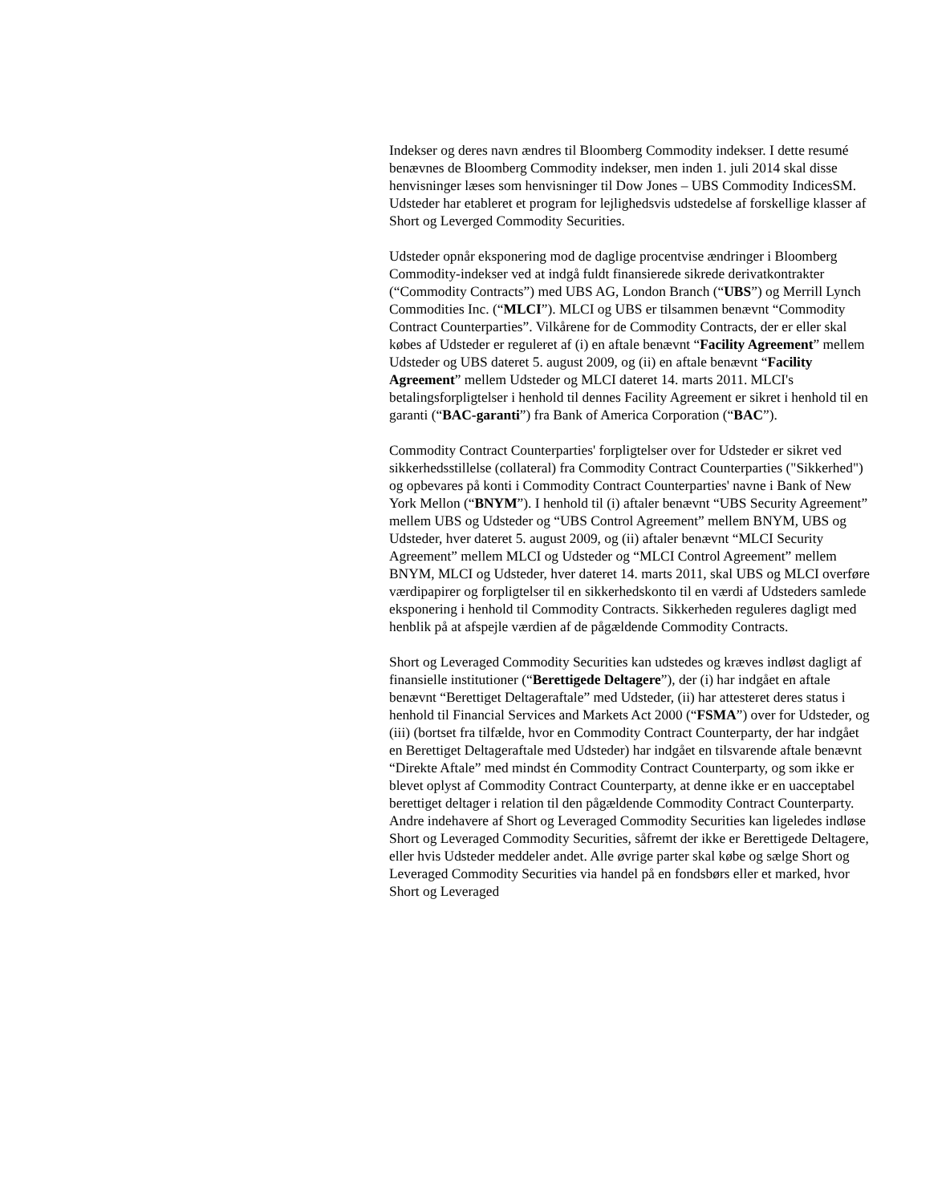Indekser og deres navn ændres til Bloomberg Commodity indekser. I dette resumé benævnes de Bloomberg Commodity indekser, men inden 1. juli 2014 skal disse henvisninger læses som henvisninger til Dow Jones – UBS Commodity IndicesSM. Udsteder har etableret et program for lejlighedsvis udstedelse af forskellige klasser af Short og Leverged Commodity Securities.
Udsteder opnår eksponering mod de daglige procentvise ændringer i Bloomberg Commodity-indekser ved at indgå fuldt finansierede sikrede derivatkontrakter (“Commodity Contracts”) med UBS AG, London Branch (“UBS”) og Merrill Lynch Commodities Inc. (“MLCI”). MLCI og UBS er tilsammen benævnt “Commodity Contract Counterparties”. Vilkårene for de Commodity Contracts, der er eller skal købes af Udsteder er reguleret af (i) en aftale benævnt “Facility Agreement” mellem Udsteder og UBS dateret 5. august 2009, og (ii) en aftale benævnt “Facility Agreement” mellem Udsteder og MLCI dateret 14. marts 2011. MLCI's betalingsforpligtelser i henhold til dennes Facility Agreement er sikret i henhold til en garanti (“BAC-garanti”) fra Bank of America Corporation (“BAC”).
Commodity Contract Counterparties' forpligtelser over for Udsteder er sikret ved sikkerhedsstillelse (collateral) fra Commodity Contract Counterparties ("Sikkerhed") og opbevares på konti i Commodity Contract Counterparties' navne i Bank of New York Mellon (“BNYM”). I henhold til (i) aftaler benævnt “UBS Security Agreement” mellem UBS og Udsteder og “UBS Control Agreement” mellem BNYM, UBS og Udsteder, hver dateret 5. august 2009, og (ii) aftaler benævnt “MLCI Security Agreement” mellem MLCI og Udsteder og “MLCI Control Agreement” mellem BNYM, MLCI og Udsteder, hver dateret 14. marts 2011, skal UBS og MLCI overføre værdipapirer og forpligtelser til en sikkerhedskonto til en værdi af Udsteders samlede eksponering i henhold til Commodity Contracts. Sikkerheden reguleres dagligt med henblik på at afspejle værdien af de pågældende Commodity Contracts.
Short og Leveraged Commodity Securities kan udstedes og kræves indløst dagligt af finansielle institutioner (“Berettigede Deltagere”), der (i) har indgået en aftale benævnt “Berettiget Deltageraftale” med Udsteder, (ii) har attesteret deres status i henhold til Financial Services and Markets Act 2000 (“FSMA”) over for Udsteder, og (iii) (bortset fra tilfælde, hvor en Commodity Contract Counterparty, der har indgået en Berettiget Deltageraftale med Udsteder) har indgået en tilsvarende aftale benævnt “Direkte Aftale” med mindst én Commodity Contract Counterparty, og som ikke er blevet oplyst af Commodity Contract Counterparty, at denne ikke er en uacceptabel berettiget deltager i relation til den pågældende Commodity Contract Counterparty. Andre indehavere af Short og Leveraged Commodity Securities kan ligeledes indløse Short og Leveraged Commodity Securities, såfremt der ikke er Berettigede Deltagere, eller hvis Udsteder meddeler andet. Alle øvrige parter skal købe og sælge Short og Leveraged Commodity Securities via handel på en fondsbørs eller et marked, hvor Short og Leveraged